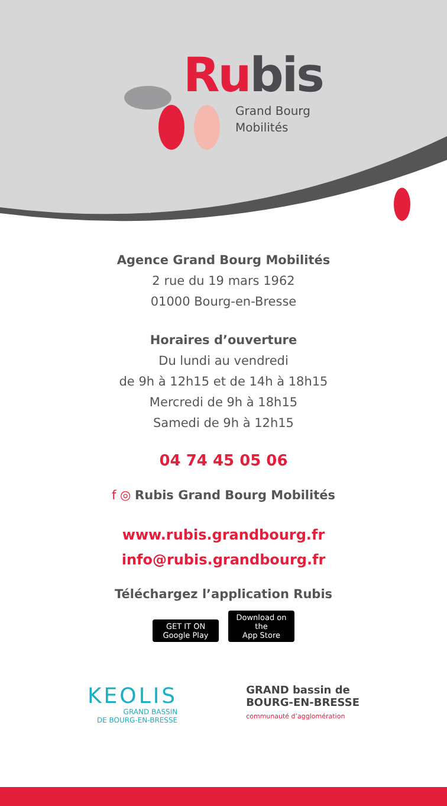Rubis
Grand Bourg
Mobilités
Agence Grand Bourg Mobilités
2 rue du 19 mars 1962
01000 Bourg-en-Bresse
Horaires d’ouverture
Du lundi au vendredi
de 9h à 12h15 et de 14h à 18h15
Mercredi de 9h à 18h15
Samedi de 9h à 12h15
04 74 45 05 06
f ◎ Rubis Grand Bourg Mobilités
www.rubis.grandbourg.fr
info@rubis.grandbourg.fr
Téléchargez l’application Rubis
GET IT ON
Google Play Download on the
App Store
KEOLIS
GRAND BASSIN
DE BOURG-EN-BRESSE
GRAND bassin de
BOURG-EN-BRESSE
communauté d’agglomération